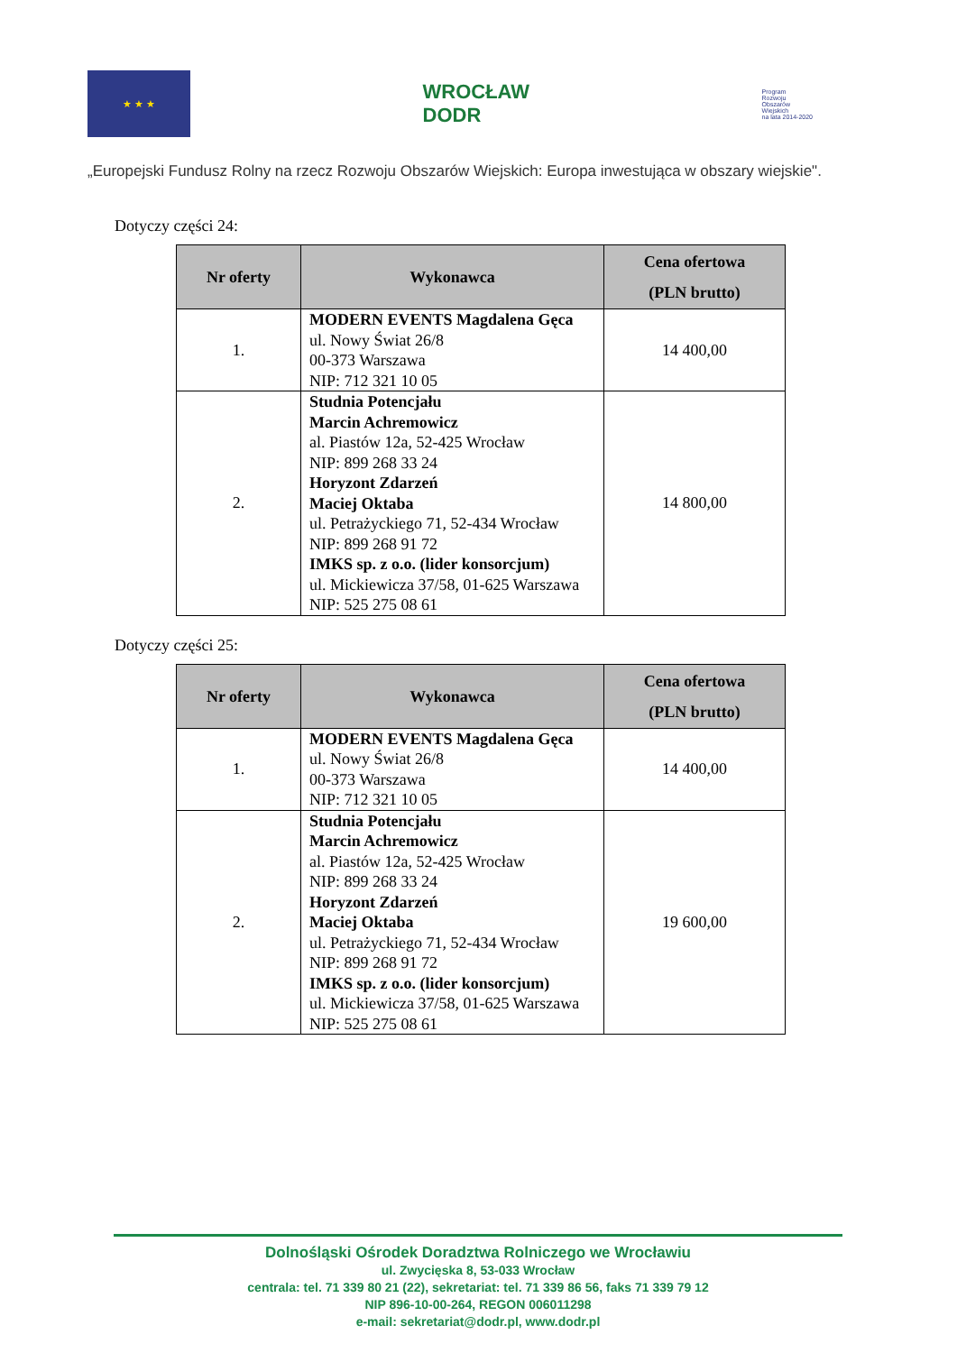★ ★ ★
WROCŁAW
DODR
Program
Rozwoju
Obszarów
Wiejskich
na lata 2014-2020
„Europejski Fundusz Rolny na rzecz Rozwoju Obszarów Wiejskich: Europa inwestująca w obszary wiejskie".
Dotyczy części 24:
| Nr oferty | Wykonawca | Cena ofertowa (PLN brutto) |
| --- | --- | --- |
| 1. | MODERN EVENTS Magdalena Gęca ul. Nowy Świat 26/8 00-373 Warszawa NIP: 712 321 10 05 | 14 400,00 |
| 2. | Studnia Potencjału Marcin Achremowicz al. Piastów 12a, 52-425 Wrocław NIP: 899 268 33 24 Horyzont Zdarzeń Maciej Oktaba ul. Petrażyckiego 71, 52-434 Wrocław NIP: 899 268 91 72 IMKS sp. z o.o. (lider konsorcjum) ul. Mickiewicza 37/58, 01-625 Warszawa NIP: 525 275 08 61 | 14 800,00 |
Dotyczy części 25:
| Nr oferty | Wykonawca | Cena ofertowa (PLN brutto) |
| --- | --- | --- |
| 1. | MODERN EVENTS Magdalena Gęca ul. Nowy Świat 26/8 00-373 Warszawa NIP: 712 321 10 05 | 14 400,00 |
| 2. | Studnia Potencjału Marcin Achremowicz al. Piastów 12a, 52-425 Wrocław NIP: 899 268 33 24 Horyzont Zdarzeń Maciej Oktaba ul. Petrażyckiego 71, 52-434 Wrocław NIP: 899 268 91 72 IMKS sp. z o.o. (lider konsorcjum) ul. Mickiewicza 37/58, 01-625 Warszawa NIP: 525 275 08 61 | 19 600,00 |
Dolnośląski Ośrodek Doradztwa Rolniczego we Wrocławiu
ul. Zwycięska 8, 53-033 Wrocław
centrala: tel. 71 339 80 21 (22), sekretariat: tel. 71 339 86 56, faks 71 339 79 12
NIP 896-10-00-264, REGON 006011298
e-mail: sekretariat@dodr.pl, www.dodr.pl